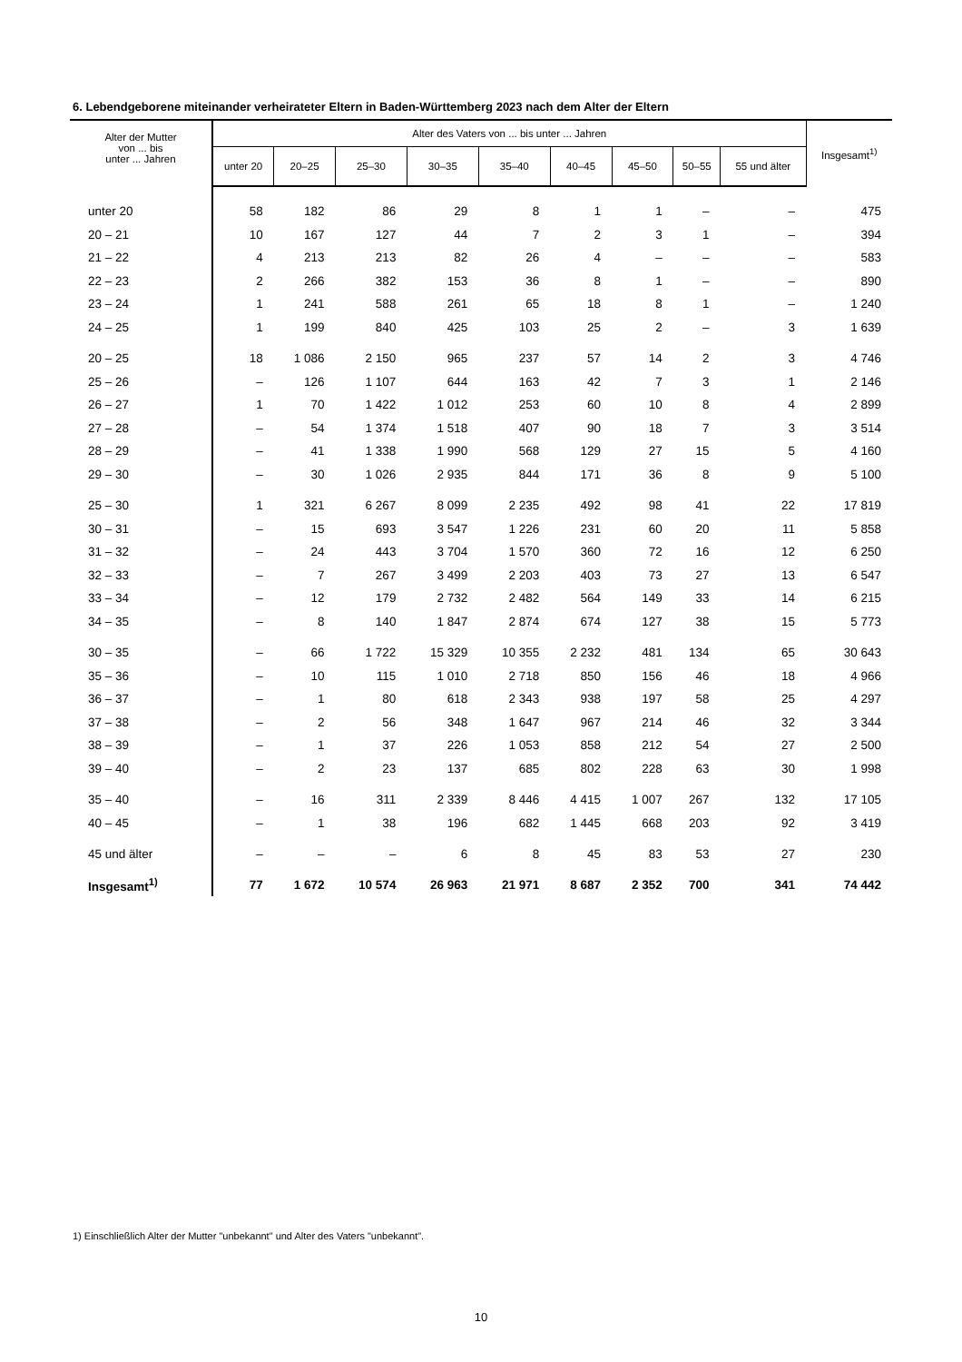6. Lebendgeborene miteinander verheirateter Eltern in Baden-Württemberg 2023 nach dem Alter der Eltern
| Alter der Mutter von ... bis unter ... Jahren | Alter des Vaters von ... bis unter ... Jahren | | | | | | | | | Insgesamt<sup>1)</sup> |
| --- | --- | --- | --- | --- | --- | --- | --- | --- | --- | --- |
| | unter 20 | 20–25 | 25–30 | 30–35 | 35–40 | 40–45 | 45–50 | 50–55 | 55 und älter | |
| unter 20 | 58 | 182 | 86 | 29 | 8 | 1 | 1 | – | – | 475 |
| 20 – 21 | 10 | 167 | 127 | 44 | 7 | 2 | 3 | 1 | – | 394 |
| 21 – 22 | 4 | 213 | 213 | 82 | 26 | 4 | – | – | – | 583 |
| 22 – 23 | 2 | 266 | 382 | 153 | 36 | 8 | 1 | – | – | 890 |
| 23 – 24 | 1 | 241 | 588 | 261 | 65 | 18 | 8 | 1 | – | 1 240 |
| 24 – 25 | 1 | 199 | 840 | 425 | 103 | 25 | 2 | – | 3 | 1 639 |
| 20 – 25 | 18 | 1 086 | 2 150 | 965 | 237 | 57 | 14 | 2 | 3 | 4 746 |
| 25 – 26 | – | 126 | 1 107 | 644 | 163 | 42 | 7 | 3 | 1 | 2 146 |
| 26 – 27 | 1 | 70 | 1 422 | 1 012 | 253 | 60 | 10 | 8 | 4 | 2 899 |
| 27 – 28 | – | 54 | 1 374 | 1 518 | 407 | 90 | 18 | 7 | 3 | 3 514 |
| 28 – 29 | – | 41 | 1 338 | 1 990 | 568 | 129 | 27 | 15 | 5 | 4 160 |
| 29 – 30 | – | 30 | 1 026 | 2 935 | 844 | 171 | 36 | 8 | 9 | 5 100 |
| 25 – 30 | 1 | 321 | 6 267 | 8 099 | 2 235 | 492 | 98 | 41 | 22 | 17 819 |
| 30 – 31 | – | 15 | 693 | 3 547 | 1 226 | 231 | 60 | 20 | 11 | 5 858 |
| 31 – 32 | – | 24 | 443 | 3 704 | 1 570 | 360 | 72 | 16 | 12 | 6 250 |
| 32 – 33 | – | 7 | 267 | 3 499 | 2 203 | 403 | 73 | 27 | 13 | 6 547 |
| 33 – 34 | – | 12 | 179 | 2 732 | 2 482 | 564 | 149 | 33 | 14 | 6 215 |
| 34 – 35 | – | 8 | 140 | 1 847 | 2 874 | 674 | 127 | 38 | 15 | 5 773 |
| 30 – 35 | – | 66 | 1 722 | 15 329 | 10 355 | 2 232 | 481 | 134 | 65 | 30 643 |
| 35 – 36 | – | 10 | 115 | 1 010 | 2 718 | 850 | 156 | 46 | 18 | 4 966 |
| 36 – 37 | – | 1 | 80 | 618 | 2 343 | 938 | 197 | 58 | 25 | 4 297 |
| 37 – 38 | – | 2 | 56 | 348 | 1 647 | 967 | 214 | 46 | 32 | 3 344 |
| 38 – 39 | – | 1 | 37 | 226 | 1 053 | 858 | 212 | 54 | 27 | 2 500 |
| 39 – 40 | – | 2 | 23 | 137 | 685 | 802 | 228 | 63 | 30 | 1 998 |
| 35 – 40 | – | 16 | 311 | 2 339 | 8 446 | 4 415 | 1 007 | 267 | 132 | 17 105 |
| 40 – 45 | – | 1 | 38 | 196 | 682 | 1 445 | 668 | 203 | 92 | 3 419 |
| 45 und älter | – | – | – | 6 | 8 | 45 | 83 | 53 | 27 | 230 |
| Insgesamt<sup>1)</sup> | 77 | 1 672 | 10 574 | 26 963 | 21 971 | 8 687 | 2 352 | 700 | 341 | 74 442 |
1) Einschließlich Alter der Mutter "unbekannt" und Alter des Vaters "unbekannt".
10